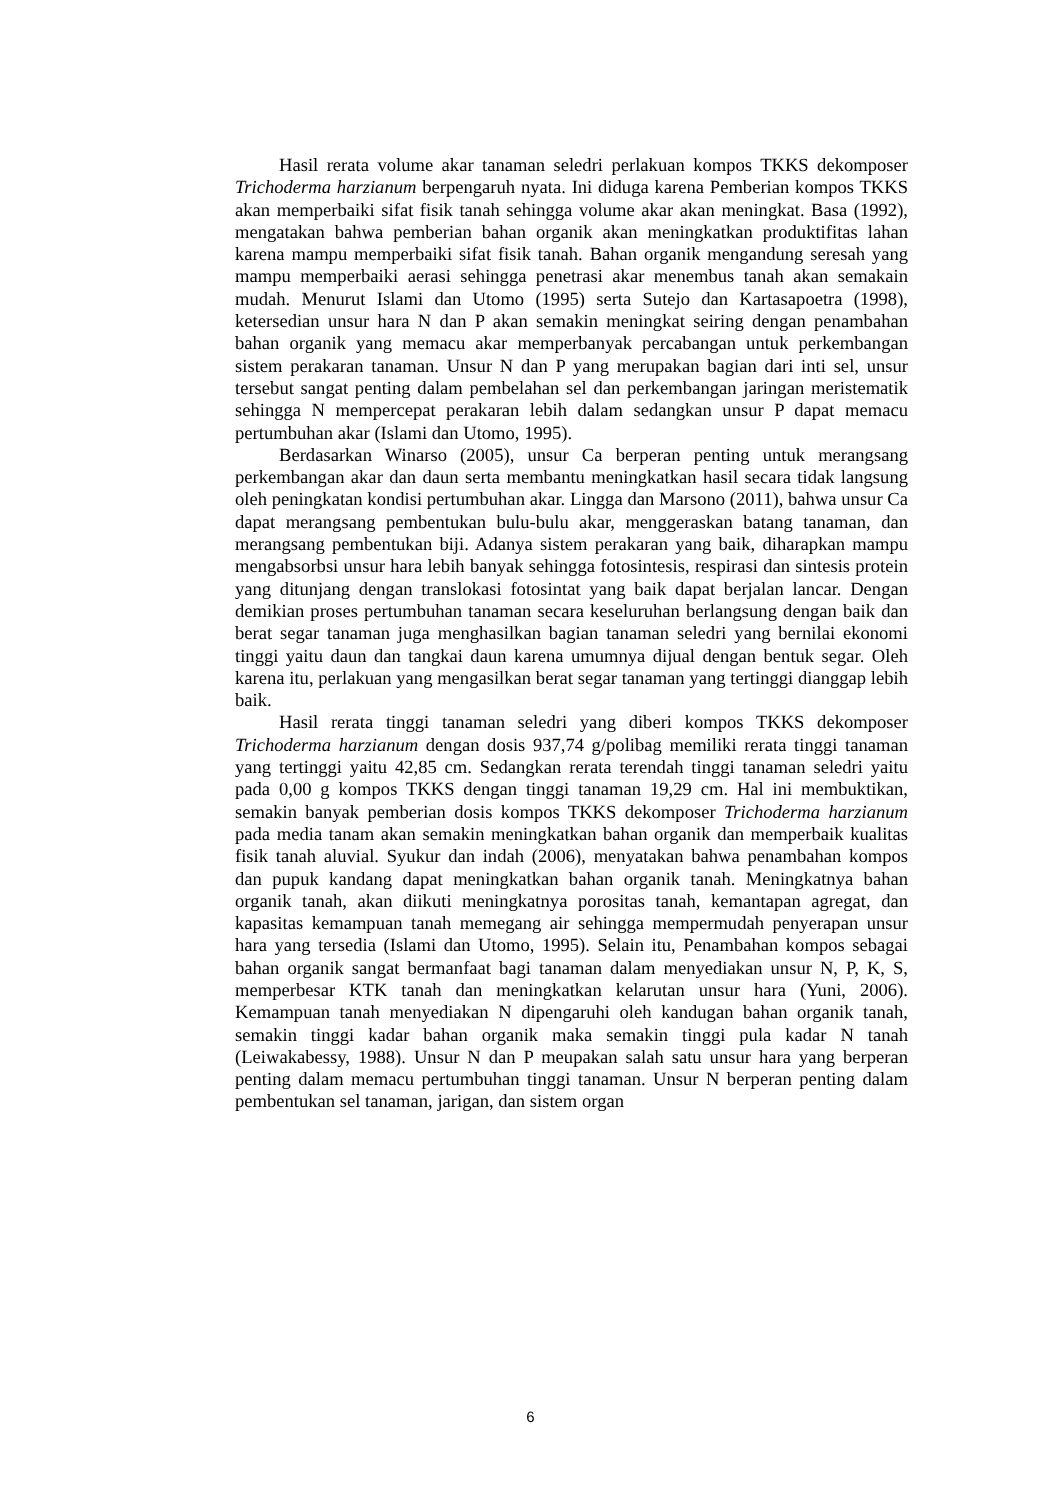Hasil rerata volume akar tanaman seledri perlakuan kompos TKKS dekomposer Trichoderma harzianum berpengaruh nyata. Ini diduga karena Pemberian kompos TKKS akan memperbaiki sifat fisik tanah sehingga volume akar akan meningkat. Basa (1992), mengatakan bahwa pemberian bahan organik akan meningkatkan produktifitas lahan karena mampu memperbaiki sifat fisik tanah. Bahan organik mengandung seresah yang mampu memperbaiki aerasi sehingga penetrasi akar menembus tanah akan semakain mudah. Menurut Islami dan Utomo (1995) serta Sutejo dan Kartasapoetra (1998), ketersedian unsur hara N dan P akan semakin meningkat seiring dengan penambahan bahan organik yang memacu akar memperbanyak percabangan untuk perkembangan sistem perakaran tanaman. Unsur N dan P yang merupakan bagian dari inti sel, unsur tersebut sangat penting dalam pembelahan sel dan perkembangan jaringan meristematik sehingga N mempercepat perakaran lebih dalam sedangkan unsur P dapat memacu pertumbuhan akar (Islami dan Utomo, 1995).
Berdasarkan Winarso (2005), unsur Ca berperan penting untuk merangsang perkembangan akar dan daun serta membantu meningkatkan hasil secara tidak langsung oleh peningkatan kondisi pertumbuhan akar. Lingga dan Marsono (2011), bahwa unsur Ca dapat merangsang pembentukan bulu-bulu akar, menggeraskan batang tanaman, dan merangsang pembentukan biji. Adanya sistem perakaran yang baik, diharapkan mampu mengabsorbsi unsur hara lebih banyak sehingga fotosintesis, respirasi dan sintesis protein yang ditunjang dengan translokasi fotosintat yang baik dapat berjalan lancar. Dengan demikian proses pertumbuhan tanaman secara keseluruhan berlangsung dengan baik dan berat segar tanaman juga menghasilkan bagian tanaman seledri yang bernilai ekonomi tinggi yaitu daun dan tangkai daun karena umumnya dijual dengan bentuk segar. Oleh karena itu, perlakuan yang mengasilkan berat segar tanaman yang tertinggi dianggap lebih baik.
Hasil rerata tinggi tanaman seledri yang diberi kompos TKKS dekomposer Trichoderma harzianum dengan dosis 937,74 g/polibag memiliki rerata tinggi tanaman yang tertinggi yaitu 42,85 cm. Sedangkan rerata terendah tinggi tanaman seledri yaitu pada 0,00 g kompos TKKS dengan tinggi tanaman 19,29 cm. Hal ini membuktikan, semakin banyak pemberian dosis kompos TKKS dekomposer Trichoderma harzianum pada media tanam akan semakin meningkatkan bahan organik dan memperbaik kualitas fisik tanah aluvial. Syukur dan indah (2006), menyatakan bahwa penambahan kompos dan pupuk kandang dapat meningkatkan bahan organik tanah. Meningkatnya bahan organik tanah, akan diikuti meningkatnya porositas tanah, kemantapan agregat, dan kapasitas kemampuan tanah memegang air sehingga mempermudah penyerapan unsur hara yang tersedia (Islami dan Utomo, 1995). Selain itu, Penambahan kompos sebagai bahan organik sangat bermanfaat bagi tanaman dalam menyediakan unsur N, P, K, S, memperbesar KTK tanah dan meningkatkan kelarutan unsur hara (Yuni, 2006). Kemampuan tanah menyediakan N dipengaruhi oleh kandugan bahan organik tanah, semakin tinggi kadar bahan organik maka semakin tinggi pula kadar N tanah (Leiwakabessy, 1988). Unsur N dan P meupakan salah satu unsur hara yang berperan penting dalam memacu pertumbuhan tinggi tanaman. Unsur N berperan penting dalam pembentukan sel tanaman, jarigan, dan sistem organ
6